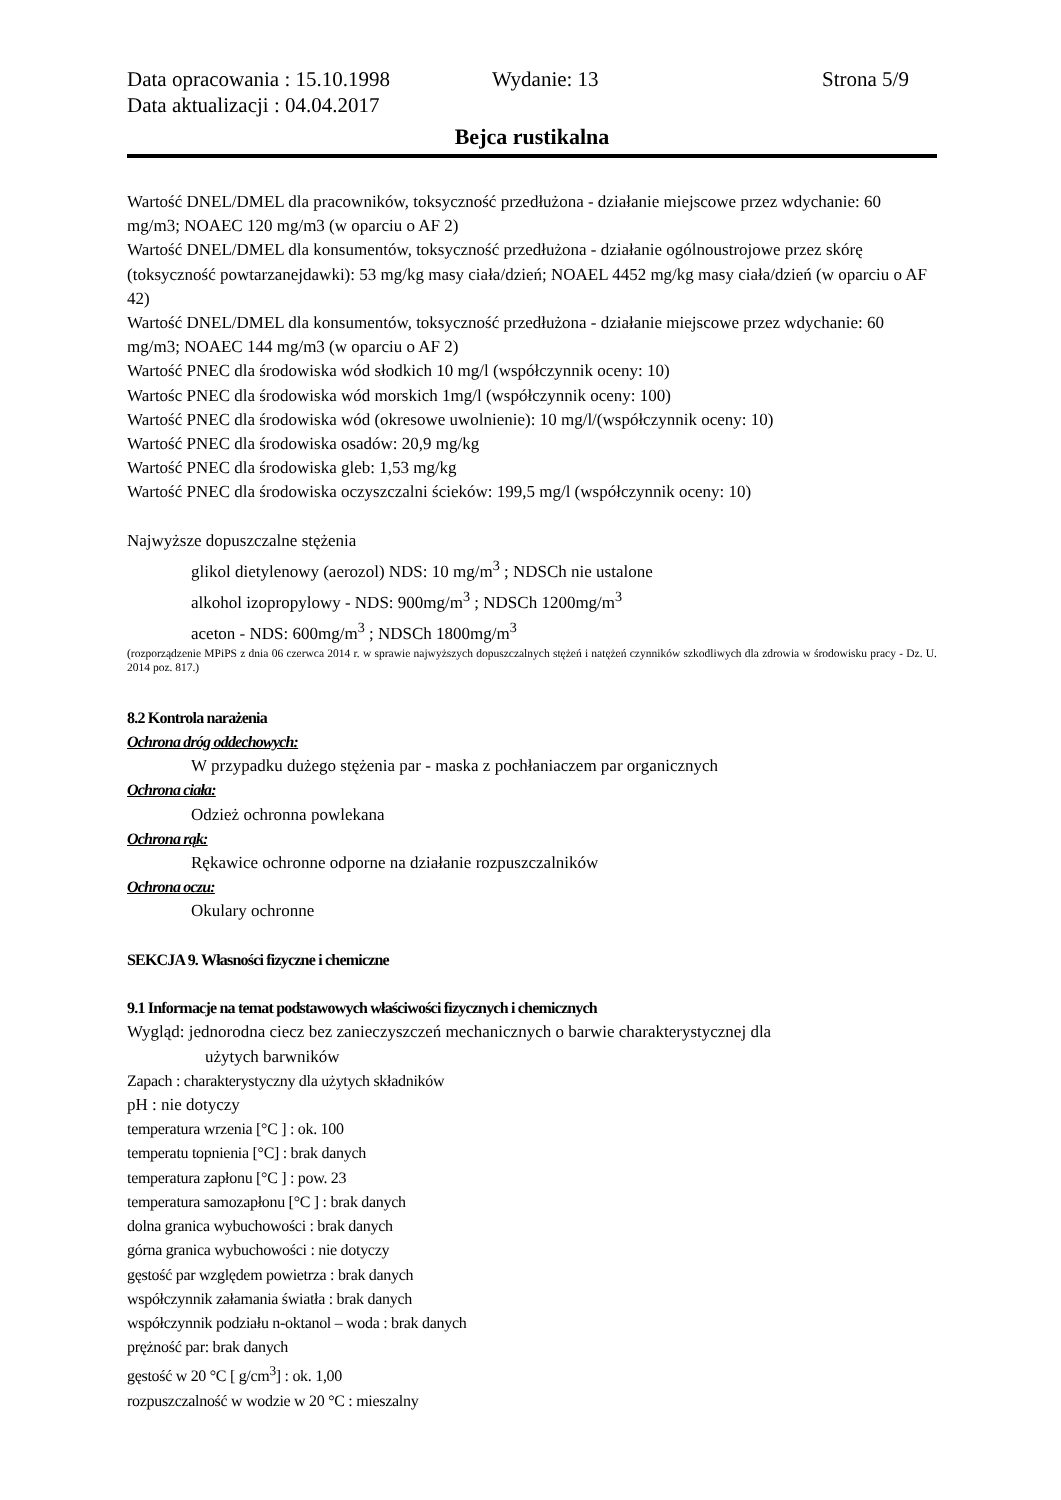Data opracowania : 15.10.1998 Wydanie: 13 Strona 5/9
Data aktualizacji : 04.04.2017
Bejca rustikalna
Wartość DNEL/DMEL dla pracowników, toksyczność przedłużona - działanie miejscowe przez wdychanie: 60 mg/m3; NOAEC 120 mg/m3 (w oparciu o AF 2)
Wartość DNEL/DMEL dla konsumentów, toksyczność przedłużona - działanie ogólnoustrojowe przez skórę (toksyczność powtarzanejdawki): 53 mg/kg masy ciała/dzień; NOAEL 4452 mg/kg masy ciała/dzień (w oparciu o AF 42)
Wartość DNEL/DMEL dla konsumentów, toksyczność przedłużona - działanie miejscowe przez wdychanie: 60 mg/m3; NOAEC 144 mg/m3 (w oparciu o AF 2)
Wartość PNEC dla środowiska wód słodkich 10 mg/l (współczynnik oceny: 10)
Wartośc PNEC dla środowiska wód morskich 1mg/l (współczynnik oceny: 100)
Wartość PNEC dla środowiska wód (okresowe uwolnienie): 10 mg/l/(współczynnik oceny: 10)
Wartość PNEC dla środowiska osadów: 20,9 mg/kg
Wartość PNEC dla środowiska gleb: 1,53 mg/kg
Wartość PNEC dla środowiska oczyszczalni ścieków: 199,5 mg/l (współczynnik oceny: 10)
Najwyższe dopuszczalne stężenia
glikol dietylenowy (aerozol) NDS: 10 mg/m<sup>3</sup> ; NDSCh nie ustalone
alkohol izopropylowy - NDS: 900mg/m<sup>3</sup> ; NDSCh 1200mg/m<sup>3</sup>
aceton - NDS: 600mg/m<sup>3</sup> ; NDSCh 1800mg/m<sup>3</sup>
(rozporządzenie MPiPS z dnia 06 czerwca 2014 r. w sprawie najwyższych dopuszczalnych stężeń i natężeń czynników szkodliwych dla zdrowia w środowisku pracy - Dz. U. 2014 poz. 817.)
8.2 Kontrola narażenia
Ochrona dróg oddechowych:
W przypadku dużego stężenia par - maska z pochłaniaczem par organicznych
Ochrona ciała:
Odzież ochronna powlekana
Ochrona rąk:
Rękawice ochronne odporne na działanie rozpuszczalników
Ochrona oczu:
Okulary ochronne
SEKCJA 9. Własności fizyczne i chemiczne
9.1 Informacje na temat podstawowych właściwości fizycznych i chemicznych
Wygląd: jednorodna ciecz bez zanieczyszczeń mechanicznych o barwie charakterystycznej dla
użytych barwników
Zapach : charakterystyczny dla użytych składników
pH : nie dotyczy
temperatura wrzenia [°C ] : ok. 100
temperatu topnienia [°C] : brak danych
temperatura zapłonu [°C ] : pow. 23
temperatura samozapłonu [°C ] : brak danych
dolna granica wybuchowości : brak danych
górna granica wybuchowości : nie dotyczy
gęstość par względem powietrza : brak danych
współczynnik załamania światła : brak danych
współczynnik podziału n-oktanol – woda : brak danych
prężność par: brak danych
gęstość w 20 °C [ g/cm<sup>3</sup>] : ok. 1,00
rozpuszczalność w wodzie w 20 °C : mieszalny